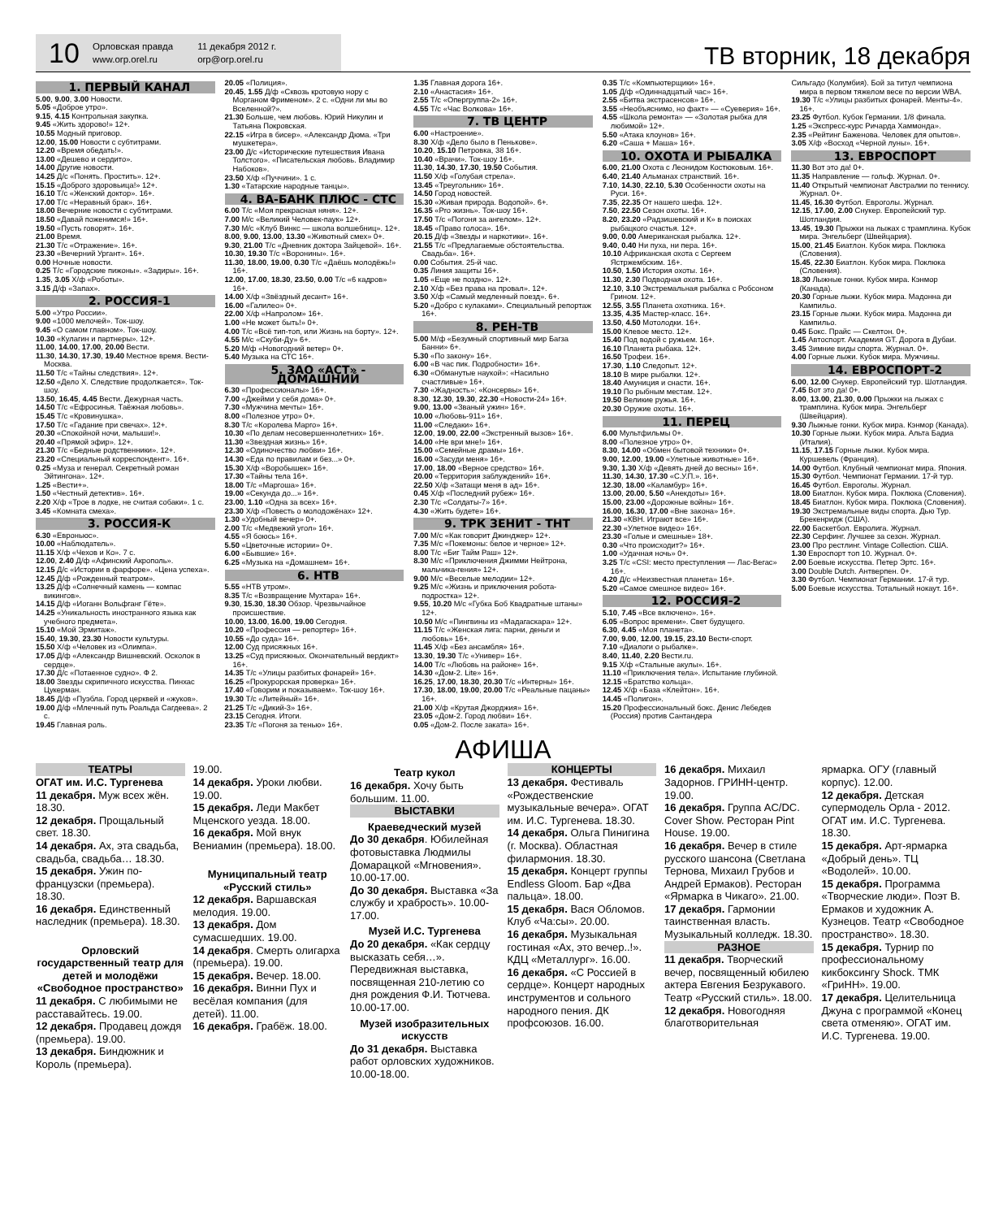10
Орловская правда
www.orp.orel.ru
11 декабря 2012 г.
orp@orp.orel.ru
ТВ вторник, 18 декабря
1. ПЕРВЫЙ КАНАЛ
5.00, 9.00, 3.00 Новости.
5.05 «Доброе утро».
9.15, 4.15 Контрольная закупка.
9.45 «Жить здорово!» 12+.
10.55 Модный приговор.
12.00, 15.00 Новости с субтитрами.
12.20 «Время обедать!».
13.00 «Дешево и сердито».
14.00 Другие новости.
14.25 Д/с «Понять. Простить». 12+.
15.15 «Доброго здоровьица!» 12+.
16.10 Т/с «Женский доктор». 16+.
17.00 Т/с «Неравный брак». 16+.
18.00 Вечерние новости с субтитрами.
18.50 «Давай поженимся!» 16+.
19.50 «Пусть говорят». 16+.
21.00 Время.
21.30 Т/с «Отражение». 16+.
23.30 «Вечерний Ургант». 16+.
0.00 Ночные новости.
0.25 Т/с «Городские пижоны». «Задиры». 16+.
1.35, 3.05 Х/ф «Роботы».
3.15 Д/ф «Запах».
2. РОССИЯ-1
5.00 «Утро России».
9.00 «1000 мелочей». Ток-шоу.
9.45 «О самом главном». Ток-шоу.
10.30 «Кулагин и партнеры». 12+.
11.00, 14.00, 17.00, 20.00 Вести.
11.30, 14.30, 17.30, 19.40 Местное время. Вести-Москва.
11.50 Т/с «Тайны следствия». 12+.
12.50 «Дело Х. Следствие продолжается». Ток-шоу.
13.50, 16.45, 4.45 Вести. Дежурная часть.
14.50 Т/с «Ефросинья. Таёжная любовь».
15.45 Т/с «Кровинушка».
17.50 Т/с «Гадание при свечах». 12+.
20.30 «Спокойной ночи, малыши!».
20.40 «Прямой эфир». 12+.
21.30 Т/с «Бедные родственники». 12+.
23.20 «Специальный корреспондент». 16+.
0.25 «Муза и генерал. Секретный роман Эйтингона». 12+.
1.25 «Вести+».
1.50 «Честный детектив». 16+.
2.20 Х/ф «Трое в лодке, не считая собаки». 1 с.
3.45 «Комната смеха».
3. РОССИЯ-К
6.30 «Евроньюс».
10.00 «Наблюдатель».
11.15 Х/ф «Чехов и Ко». 7 с.
12.00, 2.40 Д/ф «Афинский Акрополь».
12.15 Д/с «Истории в фарфоре». «Цена успеха».
12.45 Д/ф «Рожденный театром».
13.25 Д/ф «Солнечный камень — компас викингов».
14.15 Д/ф «Иоганн Вольфганг Гёте».
14.25 «Уникальность иностранного языка как учебного предмета».
15.10 «Мой Эрмитаж».
15.40, 19.30, 23.30 Новости культуры.
15.50 Х/ф «Человек из «Олимпа».
17.05 Д/ф «Александр Вишневский. Осколок в сердце».
17.30 Д/с «Потаенное судно». Ф 2.
18.00 Звезды скрипичного искусства. Пинхас Цукерман.
18.45 Д/ф «Пуэбла. Город церквей и «жуков».
19.00 Д/ф «Млечный путь Роальда Сагдеева». 2 с.
19.45 Главная роль.
20.05 «Полиция».
20.45, 1.55 Д/ф «Сквозь кротовую нору с Морганом Фрименом». 2 с. «Одни ли мы во Вселенной?».
21.30 Больше, чем любовь. Юрий Никулин и Татьяна Покровская.
22.15 «Игра в бисер». «Александр Дюма. «Три мушкетера».
23.00 Д/с «Исторические путешествия Ивана Толстого». «Писательская любовь. Владимир Набоков».
23.50 Х/ф «Пуччини». 1 с.
1.30 «Татарские народные танцы».
4. ВА-БАНК ПЛЮС - СТС
6.00 Т/с «Моя прекрасная няня». 12+.
7.00 М/с «Великий Человек-паук» 12+.
7.30 М/с «Клуб Винкс — школа волшебниц». 12+.
8.00, 9.00, 13.00, 13.30 «Животный смех» 0+.
9.30, 21.00 Т/с «Дневник доктора Зайцевой». 16+.
10.30, 19.30 Т/с «Воронины». 16+.
11.30, 18.00, 19.00, 0.30 Т/с «Даёшь молодёжь!» 16+.
12.00, 17.00, 18.30, 23.50, 0.00 Т/с «6 кадров» 16+.
14.00 Х/ф «Звёздный десант» 16+.
16.00 «Галилео» 0+.
22.00 Х/ф «Напролом» 16+.
1.00 «Не может быть!» 0+.
4.00 Т/с «Всё тип-топ, или Жизнь на борту». 12+.
4.55 М/с «Скуби-Ду» 6+.
5.20 М/ф «Новогодний ветер» 0+.
5.40 Музыка на СТС 16+.
5. ЗАО «АСТ» - ДОМАШНИЙ
6.30 «Профессионалы» 16+.
7.00 «Джейми у себя дома» 0+.
7.30 «Мужчина мечты» 16+.
8.00 «Полезное утро» 0+.
8.30 Т/с «Королева Марго» 16+.
10.30 «По делам несовершеннолетних» 16+.
11.30 «Звездная жизнь» 16+.
12.30 «Одиночество любви» 16+.
14.30 «Еда по правилам и без...» 0+.
15.30 Х/ф «Воробышек» 16+.
17.30 «Тайны тела 16+.
18.00 Т/с «Маргоша» 16+.
19.00 «Секунда до...» 16+.
23.00, 1.10 «Одна за всех» 16+.
23.30 Х/ф «Повесть о молодожёнах» 12+.
1.30 «Удобный вечер» 0+.
2.00 Т/с «Медвежий угол» 16+.
4.55 «Я боюсь» 16+.
5.50 «Цветочные истории» 0+.
6.00 «Бывшие» 16+.
6.25 «Музыка на «Домашнем» 16+.
6. НТВ
5.55 «НТВ утром».
8.35 Т/с «Возвращение Мухтара» 16+.
9.30, 15.30, 18.30 Обзор. Чрезвычайное происшествие.
10.00, 13.00, 16.00, 19.00 Сегодня.
10.20 «Профессия — репортер» 16+.
10.55 «До суда» 16+.
12.00 Суд присяжных 16+.
13.25 «Суд присяжных. Окончательный вердикт» 16+.
14.35 Т/с «Улицы разбитых фонарей» 16+.
16.25 «Прокурорская проверка» 16+.
17.40 «Говорим и показываем». Ток-шоу 16+.
19.30 Т/с «Литейный» 16+.
21.25 Т/с «Дикий-3» 16+.
23.15 Сегодня. Итоги.
23.35 Т/с «Погоня за тенью» 16+.
1.35 Главная дорога 16+.
2.10 «Анастасия» 16+.
2.55 Т/с «Опергруппа-2» 16+.
4.55 Т/с «Час Волкова» 16+.
7. ТВ ЦЕНТР
6.00 «Настроение».
8.30 Х/ф «Дело было в Пенькове».
10.20, 15.10 Петровка, 38 16+.
10.40 «Врачи». Ток-шоу 16+.
11.30, 14.30, 17.30, 19.50 События.
11.50 Х/ф «Голубая стрела».
13.45 «Треугольник» 16+.
14.50 Город новостей.
15.30 «Живая природа. Водопой». 6+.
16.35 «Pro жизнь». Ток-шоу 16+.
17.50 Т/с «Погоня за ангелом». 12+.
18.45 «Право голоса». 16+.
20.15 Д/ф «Звезды и наркотики». 16+.
21.55 Т/с «Предлагаемые обстоятельства. Свадьба». 16+.
0.00 События. 25-й час.
0.35 Линия защиты 16+.
1.05 «Еще не поздно». 12+.
2.10 Х/ф «Без права на провал». 12+.
3.50 Х/ф «Самый медленный поезд». 6+.
5.20 «Добро с кулаками». Специальный репортаж 16+.
8. РЕН-ТВ
5.00 М/ф «Безумный спортивный мир Багза Банни» 6+.
5.30 «По закону» 16+.
6.00 «В час пик. Подробности» 16+.
6.30 «Обманутые наукой»: «Насильно счастливые» 16+.
7.30 «Жадность»: «Консервы» 16+.
8.30, 12.30, 19.30, 22.30 «Новости-24» 16+.
9.00, 13.00 «Званый ужин» 16+.
10.00 «Любовь-911» 16+.
11.00 «Следаки» 16+.
12.00, 19.00, 22.00 «Экстренный вызов» 16+.
14.00 «Не ври мне!» 16+.
15.00 «Семейные драмы» 16+.
16.00 «Засуди меня» 16+.
17.00, 18.00 «Верное средство» 16+.
20.00 «Территория заблуждений» 16+.
22.50 Х/ф «Затащи меня в ад» 16+.
0.45 Х/ф «Последний рубеж» 16+.
2.30 Т/с «Солдаты-7» 16+.
4.30 «Жить будете» 16+.
9. ТРК ЗЕНИТ - ТНТ
7.00 М/с «Как говорит Джинджер» 12+.
7.35 М/с «Покемоны: белое и черное» 12+.
8.00 Т/с «Биг Тайм Раш» 12+.
8.30 М/с «Приключения Джимми Нейтрона, мальчика-гения» 12+.
9.00 М/с «Веселые мелодии» 12+.
9.25 М/с «Жизнь и приключения робота-подростка» 12+.
9.55, 10.20 М/с «Губка Боб Квадратные штаны» 12+.
10.50 М/с «Пингвины из «Мадагаскара» 12+.
11.15 Т/с «Женская лига: парни, деньги и любовь» 16+.
11.45 Х/ф «Без ансамбля» 16+.
13.30, 19.30 Т/с «Универ» 16+.
14.00 Т/с «Любовь на районе» 16+.
14.30 «Дом-2. Lite» 16+.
16.25, 17.00, 18.30, 20.30 Т/с «Интерны» 16+.
17.30, 18.00, 19.00, 20.00 Т/с «Реальные пацаны» 16+.
21.00 Х/ф «Крутая Джорджия» 16+.
23.05 «Дом-2. Город любви» 16+.
0.05 «Дом-2. После заката» 16+.
0.35 Т/с «Компьютерщики» 16+.
1.05 Д/ф «Одиннадцатый час» 16+.
2.55 «Битва экстрасенсов» 16+.
3.55 «Необъяснимо, но факт» — «Суеверия» 16+.
4.55 «Школа ремонта» — «Золотая рыбка для любимой» 12+.
5.50 «Атака клоунов» 16+.
6.20 «Саша + Маша» 16+.
10. ОХОТА И РЫБАЛКА
6.00, 21.00 Охота с Леонидом Костюковым. 16+.
6.40, 21.40 Альманах странствий. 16+.
7.10, 14.30, 22.10, 5.30 Особенности охоты на Руси. 16+.
7.35, 22.35 От нашего шефа. 12+.
7.50, 22.50 Сезон охоты. 16+.
8.20, 23.20 «Радзишевский и К» в поисках рыбацкого счастья. 12+.
9.00, 0.00 Американская рыбалка. 12+.
9.40, 0.40 Ни пуха, ни пера. 16+.
10.10 Африканская охота с Сергеем Ястржембским. 16+.
10.50, 1.50 История охоты. 16+.
11.30, 2.30 Подводная охота. 16+.
12.10, 3.10 Экстремальная рыбалка с Робсоном Грином. 12+.
12.55, 3.55 Планета охотника. 16+.
13.35, 4.35 Мастер-класс. 16+.
13.50, 4.50 Мотолодки. 16+.
15.00 Клевое место. 12+.
15.40 Под водой с ружьем. 16+.
16.10 Планета рыбака. 12+.
16.50 Трофеи. 16+.
17.30, 1.10 Следопыт. 12+.
18.10 В мире рыбалки. 12+.
18.40 Амуниция и снасти. 16+.
19.10 По рыбным местам. 12+.
19.50 Великие ружья. 16+.
20.30 Оружие охоты. 16+.
11. ПЕРЕЦ
6.00 Мультфильмы 0+.
8.00 «Полезное утро» 0+.
8.30, 14.00 «Обмен бытовой техники» 0+.
9.00, 12.00, 19.00 «Улетные животные» 16+.
9.30, 1.30 Х/ф «Девять дней до весны» 16+.
11.30, 14.30, 17.30 «С.У.П.». 16+.
12.30, 18.00 «Каламбур» 16+.
13.00, 20.00, 5.50 «Анекдоты» 16+.
15.00, 23.00 «Дорожные войны» 16+.
16.00, 16.30, 17.00 «Вне закона» 16+.
21.30 «КВН. Играют все» 16+.
22.30 «Улетное видео» 16+.
23.30 «Голые и смешные» 18+.
0.30 «Что происходит?» 16+.
1.00 «Удачная ночь» 0+.
3.25 Т/с «CSI: место преступления — Лас-Вегас» 16+.
4.20 Д/с «Неизвестная планета» 16+.
5.20 «Самое смешное видео» 16+.
12. РОССИЯ-2
5.10, 7.45 «Все включено». 16+.
6.05 «Вопрос времени». Свет будущего.
6.30, 4.45 «Моя планета».
7.00, 9.00, 12.00, 19.15, 23.10 Вести-спорт.
7.10 «Диалоги о рыбалке».
8.40, 11.40, 2.20 Вести.ru.
9.15 Х/ф «Стальные акулы». 16+.
11.10 «Приключения тела». Испытание глубиной.
12.15 «Братство кольца».
12.45 Х/ф «База «Клейтон». 16+.
14.45 «Полигон».
15.20 Профессиональный бокс. Денис Лебедев (Россия) против Сантандера
Сильгадо (Колумбия). Бой за титул чемпиона мира в первом тяжелом весе по версии WBA.
19.30 Т/с «Улицы разбитых фонарей. Менты-4». 16+.
23.25 Футбол. Кубок Германии. 1/8 финала.
1.25 «Экспресс-курс Ричарда Хаммонда».
2.35 «Рейтинг Баженова. Человек для опытов».
3.05 Х/ф «Восход «Черной луны». 16+.
13. ЕВРОСПОРТ
11.30 Вот это да! 0+.
11.35 Направление — гольф. Журнал. 0+.
11.40 Открытый чемпионат Австралии по теннису. Журнал. 0+.
11.45, 16.30 Футбол. Евроголы. Журнал.
12.15, 17.00, 2.00 Снукер. Европейский тур. Шотландия.
13.45, 19.30 Прыжки на лыжах с трамплина. Кубок мира. Энгельберг (Швейцария).
15.00, 21.45 Биатлон. Кубок мира. Поклюка (Словения).
15.45, 22.30 Биатлон. Кубок мира. Поклюка (Словения).
18.30 Лыжные гонки. Кубок мира. Кэнмор (Канада).
20.30 Горные лыжи. Кубок мира. Мадонна ди Кампильо.
23.15 Горные лыжи. Кубок мира. Мадонна ди Кампильо.
0.45 Бокс. Прайс — Скелтон. 0+.
1.45 Автоспорт. Академия GT. Дорога в Дубаи.
3.45 Зимние виды спорта. Журнал. 0+.
4.00 Горные лыжи. Кубок мира. Мужчины.
14. ЕВРОСПОРТ-2
6.00, 12.00 Снукер. Европейский тур. Шотландия.
7.45 Вот это да! 0+.
8.00, 13.00, 21.30, 0.00 Прыжки на лыжах с трамплина. Кубок мира. Энгельберг (Швейцария).
9.30 Лыжные гонки. Кубок мира. Кэнмор (Канада).
10.30 Горные лыжи. Кубок мира. Альта Бадиа (Италия).
11.15, 17.15 Горные лыжи. Кубок мира. Куршевель (Франция).
14.00 Футбол. Клубный чемпионат мира. Япония.
15.30 Футбол. Чемпионат Германии. 17-й тур.
16.45 Футбол. Евроголы. Журнал.
18.00 Биатлон. Кубок мира. Поклюка (Словения).
18.45 Биатлон. Кубок мира. Поклюка (Словения).
19.30 Экстремальные виды спорта. Дью Тур. Брекенридж (США).
22.00 Баскетбол. Евролига. Журнал.
22.30 Серфинг. Лучшее за сезон. Журнал.
23.00 Про рестлинг. Vintage Collection. США.
1.30 Евроспорт топ 10. Журнал. 0+.
2.00 Боевые искусства. Петер Эртс. 16+.
3.00 Double Dutch. Антверпен. 0+.
3.30 Футбол. Чемпионат Германии. 17-й тур.
5.00 Боевые искусства. Тотальный нокаут. 16+.
АФИША
ТЕАТРЫ
ОГАТ им. И.С. Тургенева
11 декабря. Муж всех жён. 18.30.
12 декабря. Прощальный свет. 18.30.
14 декабря. Ах, эта свадьба, свадьба, свадьба… 18.30.
15 декабря. Ужин по-французски (премьера). 18.30.
16 декабря. Единственный наследник (премьера). 18.30.
Орловский государственный театр для детей и молодёжи «Свободное пространство»
11 декабря. С любимыми не расставайтесь. 19.00.
12 декабря. Продавец дождя (премьера). 19.00.
13 декабря. Биндюжник и Король (премьера).
19.00.
14 декабря. Уроки любви. 19.00.
15 декабря. Леди Макбет Мценского уезда. 18.00.
16 декабря. Мой внук Вениамин (премьера). 18.00.
Муниципальный театр «Русский стиль»
12 декабря. Варшавская мелодия. 19.00.
13 декабря. Дом сумасшедших. 19.00.
14 декабря. Смерть олигарха (премьера). 19.00.
15 декабря. Вечер. 18.00.
16 декабря. Винни Пух и весёлая компания (для детей). 11.00.
16 декабря. Грабёж. 18.00.
Театр кукол
16 декабря. Хочу быть большим. 11.00.
ВЫСТАВКИ
Краеведческий музей
До 30 декабря. Юбилейная фотовыставка Людмилы Домарацкой «Мгновения». 10.00-17.00.
До 30 декабря. Выставка «За службу и храбрость». 10.00-17.00.
Музей И.С. Тургенева
До 20 декабря. «Как сердцу высказать себя…». Передвижная выставка, посвященная 210-летию со дня рождения Ф.И. Тютчева. 10.00-17.00.
Музей изобразительных искусств
До 31 декабря. Выставка работ орловских художников. 10.00-18.00.
КОНЦЕРТЫ
13 декабря. Фестиваль «Рождественские музыкальные вечера». ОГАТ им. И.С. Тургенева. 18.30.
14 декабря. Ольга Пинигина (г. Москва). Областная филармония. 18.30.
15 декабря. Концерт группы Endless Gloom. Бар «Два пальца». 18.00.
15 декабря. Вася Обломов. Клуб «Ча:сы». 20.00.
16 декабря. Музыкальная гостиная «Ах, это вечер..!». КДЦ «Металлург». 16.00.
16 декабря. «С Россией в сердце». Концерт народных инструментов и сольного народного пения. ДК профсоюзов. 16.00.
16 декабря. Михаил Задорнов. ГРИНН-центр. 19.00.
16 декабря. Группа AC/DC. Cover Show. Ресторан Pint House. 19.00.
16 декабря. Вечер в стиле русского шансона (Светлана Тернова, Михаил Грубов и Андрей Ермаков). Ресторан «Ярмарка в Чикаго». 21.00.
17 декабря. Гармонии таинственная власть. Музыкальный колледж. 18.30.
РАЗНОЕ
11 декабря. Творческий вечер, посвященный юбилею актера Евгения Безрукавого. Театр «Русский стиль». 18.00.
12 декабря. Новогодняя благотворительная
ярмарка. ОГУ (главный корпус). 12.00.
12 декабря. Детская супермодель Орла - 2012. ОГАТ им. И.С. Тургенева. 18.30.
15 декабря. Арт-ярмарка «Добрый день». ТЦ «Водолей». 10.00.
15 декабря. Программа «Творческие люди». Поэт В. Ермаков и художник А. Кузнецов. Театр «Свободное пространство». 18.30.
15 декабря. Турнир по профессиональному кикбоксингу Shock. ТМК «ГриНН». 19.00.
17 декабря. Целительница Джуна с программой «Конец света отменяю». ОГАТ им. И.С. Тургенева. 19.00.